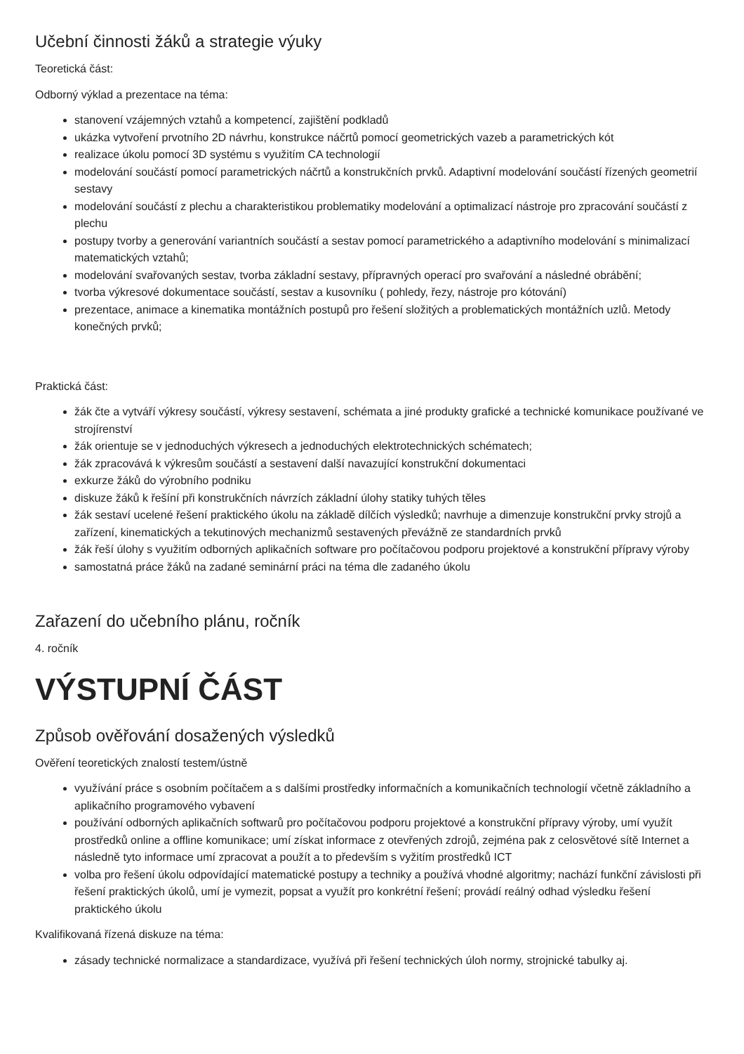Učební činnosti žáků a strategie výuky
Teoretická část:
Odborný výklad a prezentace na téma:
stanovení vzájemných vztahů a kompetencí, zajištění podkladů
ukázka vytvoření prvotního 2D návrhu, konstrukce náčrtů pomocí geometrických vazeb a parametrických kót
realizace úkolu pomocí 3D systému s využitím CA technologií
modelování součástí pomocí parametrických náčrtů a konstrukčních prvků. Adaptivní modelování součástí řízených geometrií sestavy
modelování součástí z plechu a charakteristikou problematiky modelování a optimalizací nástroje pro zpracování součástí z plechu
postupy tvorby a generování variantních součástí a sestav pomocí parametrického a adaptivního modelování s minimalizací matematických vztahů;
modelování svařovaných sestav, tvorba základní sestavy, přípravných operací pro svařování a následné obrábění;
tvorba výkresové dokumentace součástí, sestav a kusovníku ( pohledy, řezy, nástroje pro kótování)
prezentace, animace a kinematika montážních postupů pro řešení složitých a problematických montážních uzlů. Metody konečných prvků;
Praktická část:
žák čte a vytváří výkresy součástí, výkresy sestavení, schémata a jiné produkty grafické a technické komunikace používané ve strojírenství
žák orientuje se v jednoduchých výkresech a jednoduchých elektrotechnických schématech;
žák zpracovává k výkresům součástí a sestavení další navazující konstrukční dokumentaci
exkurze žáků do výrobního podniku
diskuze žáků k řešíní při konstrukčních návrzích základní úlohy statiky tuhých těles
žák sestaví ucelené řešení praktického úkolu na základě dílčích výsledků; navrhuje a dimenzuje konstrukční prvky strojů a zařízení, kinematických a tekutinových mechanizmů sestavených převážně ze standardních prvků
žák řeší úlohy s využitím odborných aplikačních software pro počítačovou podporu projektové a konstrukční přípravy výroby
samostatná práce žáků na zadané seminární práci na téma dle zadaného úkolu
Zařazení do učebního plánu, ročník
4. ročník
VÝSTUPNÍ ČÁST
Způsob ověřování dosažených výsledků
Ověření teoretických znalostí testem/ústně
využívání práce s osobním počítačem a s dalšími prostředky informačních a komunikačních technologií včetně základního a aplikačního programového vybavení
používání odborných aplikačních softwarů pro počítačovou podporu projektové a konstrukční přípravy výroby, umí využít prostředků online a offline komunikace; umí získat informace z otevřených zdrojů, zejména pak z celosvětové sítě Internet a následně tyto informace umí zpracovat a použít a to především s vyžitím prostředků ICT
volba pro řešení úkolu odpovídající matematické postupy a techniky a používá vhodné algoritmy; nachází funkční závislosti při řešení praktických úkolů, umí je vymezit, popsat a využít pro konkrétní řešení; provádí reálný odhad výsledku řešení praktického úkolu
Kvalifikovaná řízená diskuze na téma:
zásady technické normalizace a standardizace, využívá při řešení technických úloh normy, strojnické tabulky aj.